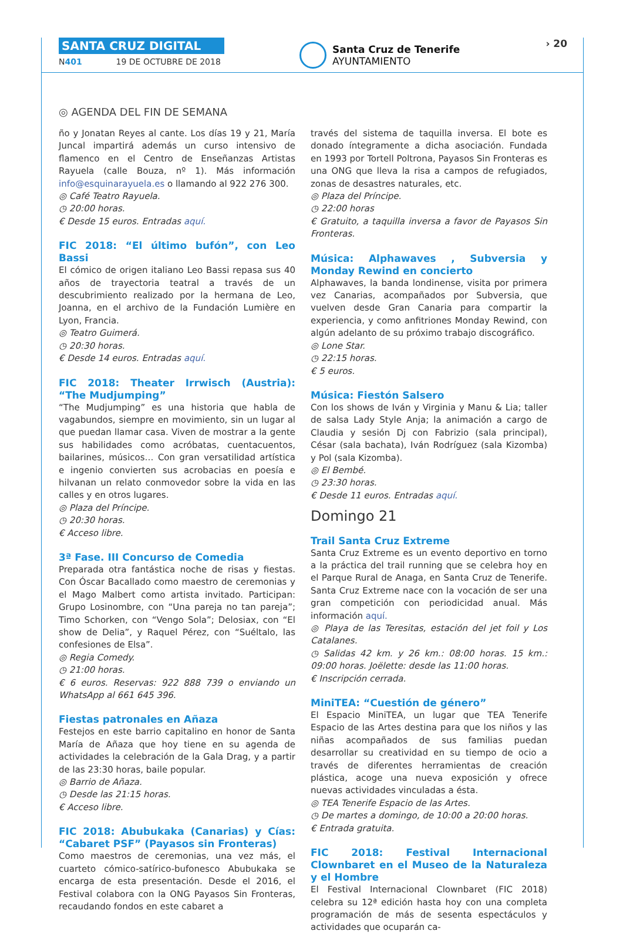SANTA CRUZ DIGITAL
N401 19 DE OCTUBRE DE 2018
Santa Cruz de Tenerife
AYUNTAMIENTO
› 20
◎ AGENDA DEL FIN DE SEMANA
ño y Jonatan Reyes al cante. Los días 19 y 21, María Juncal impartirá además un curso intensivo de flamenco en el Centro de Enseñanzas Artistas Rayuela (calle Bouza, nº 1). Más información info@esquinarayuela.es o llamando al 922 276 300.
◎ Café Teatro Rayuela.
◷ 20:00 horas.
€ Desde 15 euros. Entradas aquí.
FIC 2018: “El último bufón”, con Leo Bassi
El cómico de origen italiano Leo Bassi repasa sus 40 años de trayectoria teatral a través de un descubrimiento realizado por la hermana de Leo, Joanna, en el archivo de la Fundación Lumière en Lyon, Francia.
◎ Teatro Guimerá.
◷ 20:30 horas.
€ Desde 14 euros. Entradas aquí.
FIC 2018: Theater Irrwisch (Austria): “The Mudjumping”
“The Mudjumping” es una historia que habla de vagabundos, siempre en movimiento, sin un lugar al que puedan llamar casa. Viven de mostrar a la gente sus habilidades como acróbatas, cuentacuentos, bailarines, músicos… Con gran versatilidad artística e ingenio convierten sus acrobacias en poesía e hilvanan un relato conmovedor sobre la vida en las calles y en otros lugares.
◎ Plaza del Príncipe.
◷ 20:30 horas.
€ Acceso libre.
3ª Fase. III Concurso de Comedia
Preparada otra fantástica noche de risas y fiestas. Con Óscar Bacallado como maestro de ceremonias y el Mago Malbert como artista invitado. Participan: Grupo Losinombre, con “Una pareja no tan pareja”; Timo Schorken, con “Vengo Sola”; Delosiax, con “El show de Delia”, y Raquel Pérez, con “Suéltalo, las confesiones de Elsa”.
◎ Regia Comedy.
◷ 21:00 horas.
€ 6 euros. Reservas: 922 888 739 o enviando un WhatsApp al 661 645 396.
Fiestas patronales en Añaza
Festejos en este barrio capitalino en honor de Santa María de Añaza que hoy tiene en su agenda de actividades la celebración de la Gala Drag, y a partir de las 23:30 horas, baile popular.
◎ Barrio de Añaza.
◷ Desde las 21:15 horas.
€ Acceso libre.
FIC 2018: Abubukaka (Canarias) y Cías: “Cabaret PSF” (Payasos sin Fronteras)
Como maestros de ceremonias, una vez más, el cuarteto cómico-satírico-bufonesco Abubukaka se encarga de esta presentación. Desde el 2016, el Festival colabora con la ONG Payasos Sin Fronteras, recaudando fondos en este cabaret a
través del sistema de taquilla inversa. El bote es donado íntegramente a dicha asociación. Fundada en 1993 por Tortell Poltrona, Payasos Sin Fronteras es una ONG que lleva la risa a campos de refugiados, zonas de desastres naturales, etc.
◎ Plaza del Príncipe.
◷ 22:00 horas
€ Gratuito, a taquilla inversa a favor de Payasos Sin Fronteras.
Música: Alphawaves , Subversia y Monday Rewind en concierto
Alphawaves, la banda londinense, visita por primera vez Canarias, acompañados por Subversia, que vuelven desde Gran Canaria para compartir la experiencia, y como anfitriones Monday Rewind, con algún adelanto de su próximo trabajo discográfico.
◎ Lone Star.
◷ 22:15 horas.
€ 5 euros.
Música: Fiestón Salsero
Con los shows de Iván y Virginia y Manu & Lia; taller de salsa Lady Style Anja; la animación a cargo de Claudia y sesión Dj con Fabrizio (sala principal), César (sala bachata), Iván Rodríguez (sala Kizomba) y Pol (sala Kizomba).
◎ El Bembé.
◷ 23:30 horas.
€ Desde 11 euros. Entradas aquí.
Domingo 21
Trail Santa Cruz Extreme
Santa Cruz Extreme es un evento deportivo en torno a la práctica del trail running que se celebra hoy en el Parque Rural de Anaga, en Santa Cruz de Tenerife. Santa Cruz Extreme nace con la vocación de ser una gran competición con periodicidad anual. Más información aquí.
◎ Playa de las Teresitas, estación del jet foil y Los Catalanes.
◷ Salidas 42 km. y 26 km.: 08:00 horas. 15 km.: 09:00 horas. Joëlette: desde las 11:00 horas.
€ Inscripción cerrada.
MiniTEA: “Cuestión de género”
El Espacio MiniTEA, un lugar que TEA Tenerife Espacio de las Artes destina para que los niños y las niñas acompañados de sus familias puedan desarrollar su creatividad en su tiempo de ocio a través de diferentes herramientas de creación plástica, acoge una nueva exposición y ofrece nuevas actividades vinculadas a ésta.
◎ TEA Tenerife Espacio de las Artes.
◷ De martes a domingo, de 10:00 a 20:00 horas.
€ Entrada gratuita.
FIC 2018: Festival Internacional Clownbaret en el Museo de la Naturaleza y el Hombre
El Festival Internacional Clownbaret (FIC 2018) celebra su 12ª edición hasta hoy con una completa programación de más de sesenta espectáculos y actividades que ocuparán ca-